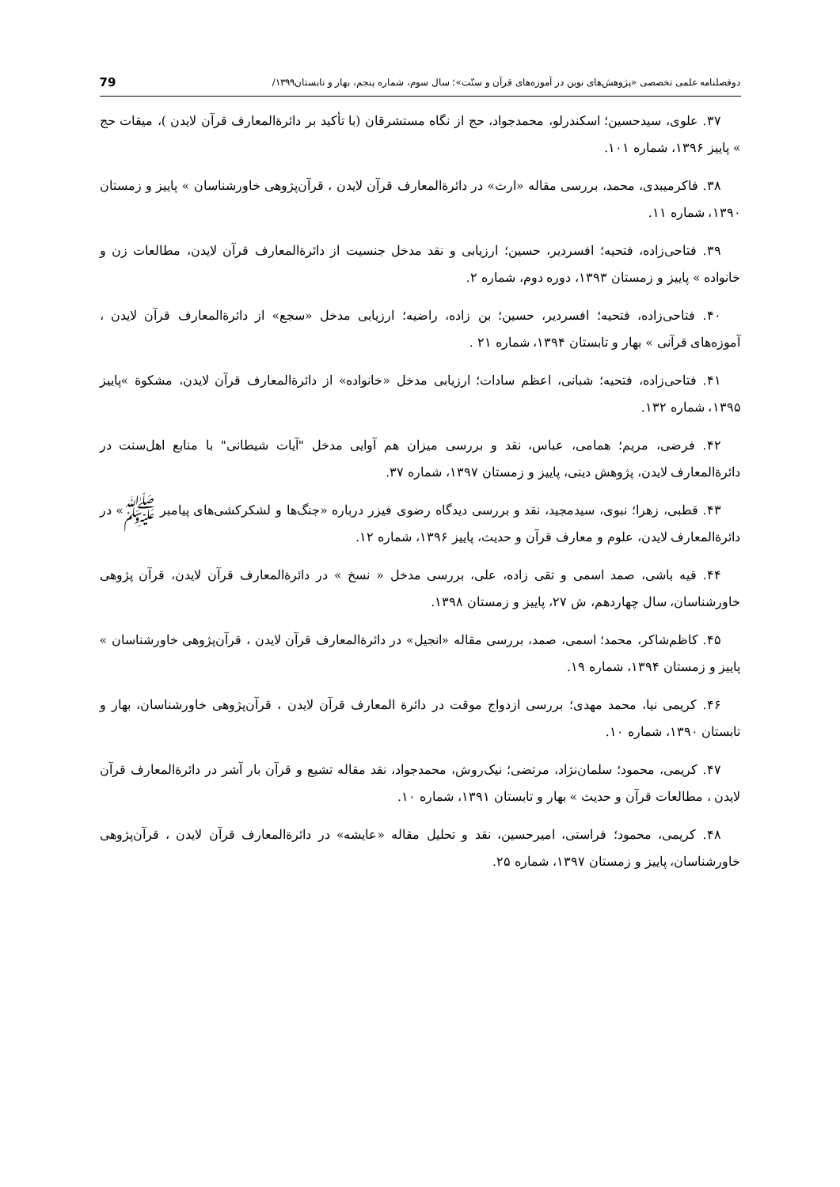دوفصلنامه علمی تخصصی «پژوهش‌های نوین در آموزه‌های قرآن و سنّت»؛ سال سوم، شماره پنجم، بهار و تابستان۱۳۹۹/ 79
۳۷. علوی، سیدحسین؛ اسکندرلو، محمدجواد، حج از نگاه مستشرقان (با تأکید بر دائرةالمعارف قرآن لایدن )، میقات حج » پاییز ۱۳۹۶، شماره ۱۰۱.
۳۸. فاکرمیبدی، محمد، بررسی مقاله «ارث» در دائرةالمعارف قرآن لایدن ، قرآن‌پژوهی خاورشناسان » پاییز و زمستان ۱۳۹۰، شماره ۱۱.
۳۹. فتاحی‌زاده، فتحیه؛ افسردیر، حسین؛ ارزیابی و نقد مدخل جنسیت از دائرةالمعارف قرآن لایدن، مطالعات زن و خانواده » پاییز و زمستان ۱۳۹۳، دوره دوم، شماره ۲.
۴۰. فتاحی‌زاده، فتحیه؛ افسردیر، حسین؛ بن زاده، راضیه؛ ارزیابی مدخل «سجع» از دائرةالمعارف قرآن لایدن ، آموزه‌های قرآنی » بهار و تابستان ۱۳۹۴، شماره ۲۱ .
۴۱. فتاحی‌زاده، فتحیه؛ شبانی، اعظم سادات؛ ارزیابی مدخل «خانواده» از دائرةالمعارف قرآن لایدن، مشکوة »پاییز ۱۳۹۵، شماره ۱۳۲.
۴۲. فرضی، مریم؛ همامی، عباس، نقد و بررسی میزان هم آوایی مدخل "آیات شیطانی" با منابع اهل‌سنت در دائرةالمعارف لایدن، پژوهش دینی، پاییز و زمستان ۱۳۹۷، شماره ۳۷.
۴۳. قطبی، زهرا؛ نبوی، سیدمجید، نقد و بررسی دیدگاه رضوی فیزر درباره «جنگ‌ها و لشکرکشی‌های پیامبر ﷺ» در دائرةالمعارف لایدن، علوم و معارف قرآن و حدیث، پاییز ۱۳۹۶، شماره ۱۲.
۴۴. قیه باشی، صمد اسمی و تقی زاده، علی، بررسی مدخل « نسخ » در دائرةالمعارف قرآن لایدن، قرآن پژوهی خاورشناسان، سال چهاردهم، ش ۲۷، پاییز و زمستان ۱۳۹۸.
۴۵. کاظم‌شاکر، محمد؛ اسمی، صمد، بررسی مقاله «انجیل» در دائرةالمعارف قرآن لایدن ، قرآن‌پژوهی خاورشناسان » پاییز و زمستان ۱۳۹۴، شماره ۱۹.
۴۶. کریمی نیا، محمد مهدی؛ بررسی ازدواج موقت در دائرة المعارف قرآن لایدن ، قرآن‌پژوهی خاورشناسان، بهار و تابستان ۱۳۹۰، شماره ۱۰.
۴۷. کریمی، محمود؛ سلمان‌نژاد، مرتضی؛ نیک‌روش، محمدجواد، نقد مقاله تشیع و قرآن بار آشر در دائرةالمعارف قرآن لایدن ، مطالعات قرآن و حدیث » بهار و تابستان ۱۳۹۱، شماره ۱۰.
۴۸. کریمی، محمود؛ فراستی، امیرحسین، نقد و تحلیل مقاله «عایشه» در دائرةالمعارف قرآن لایدن ، قرآن‌پژوهی خاورشناسان، پاییز و زمستان ۱۳۹۷، شماره ۲۵.